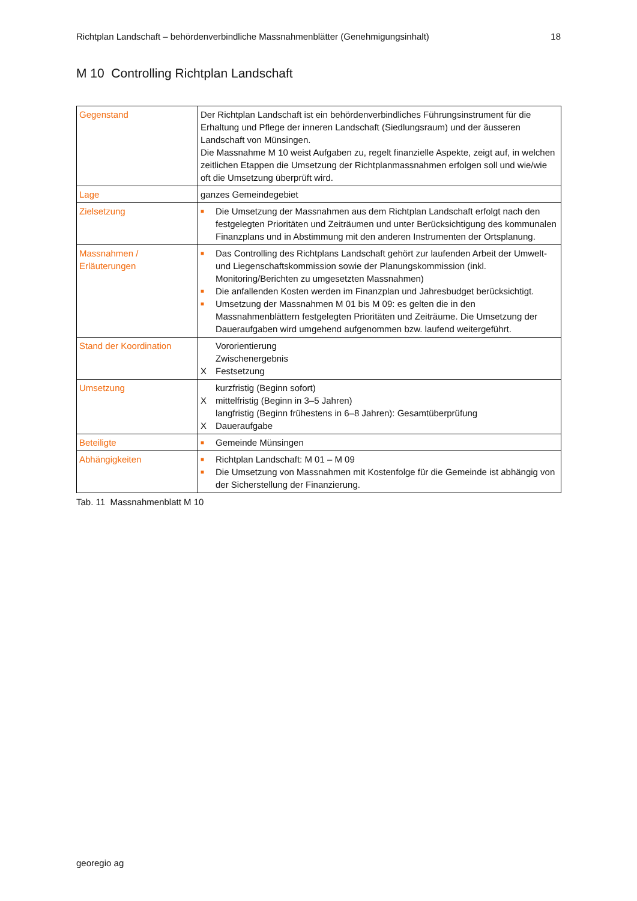Richtplan Landschaft – behördenverbindliche Massnahmenblätter (Genehmigungsinhalt) 18
M 10 Controlling Richtplan Landschaft
| Gegenstand | Der Richtplan Landschaft ist ein behördenverbindliches Führungsinstrument für die Erhaltung und Pflege der inneren Landschaft (Siedlungsraum) und der äusseren Landschaft von Münsingen. Die Massnahme M 10 weist Aufgaben zu, regelt finanzielle Aspekte, zeigt auf, in welchen zeitlichen Etappen die Umsetzung der Richtplanmassnahmen erfolgen soll und wie/wie oft die Umsetzung überprüft wird. |
| Lage | ganzes Gemeindegebiet |
| Zielsetzung | ■ Die Umsetzung der Massnahmen aus dem Richtplan Landschaft erfolgt nach den festgelegten Prioritäten und Zeiträumen und unter Berücksichtigung des kommunalen Finanzplans und in Abstimmung mit den anderen Instrumenten der Ortsplanung. |
| Massnahmen / Erläuterungen | ■ Das Controlling des Richtplans Landschaft gehört zur laufenden Arbeit der Umwelt- und Liegenschaftskommission sowie der Planungskommission (inkl. Monitoring/Berichten zu umgesetzten Massnahmen) ■ Die anfallenden Kosten werden im Finanzplan und Jahresbudget berücksichtigt. ■ Umsetzung der Massnahmen M 01 bis M 09: es gelten die in den Massnahmenblättern festgelegten Prioritäten und Zeiträume. Die Umsetzung der Daueraufgaben wird umgehend aufgenommen bzw. laufend weitergeführt. |
| Stand der Koordination | Vororientierung Zwischenergebnis X Festsetzung |
| Umsetzung | kurzfristig (Beginn sofort) X mittelfristig (Beginn in 3–5 Jahren) langfristig (Beginn frühestens in 6–8 Jahren): Gesamtüberprüfung X Daueraufgabe |
| Beteiligte | ■ Gemeinde Münsingen |
| Abhängigkeiten | ■ Richtplan Landschaft: M 01 – M 09 ■ Die Umsetzung von Massnahmen mit Kostenfolge für die Gemeinde ist abhängig von der Sicherstellung der Finanzierung. |
Tab. 11 Massnahmenblatt M 10
georegio ag